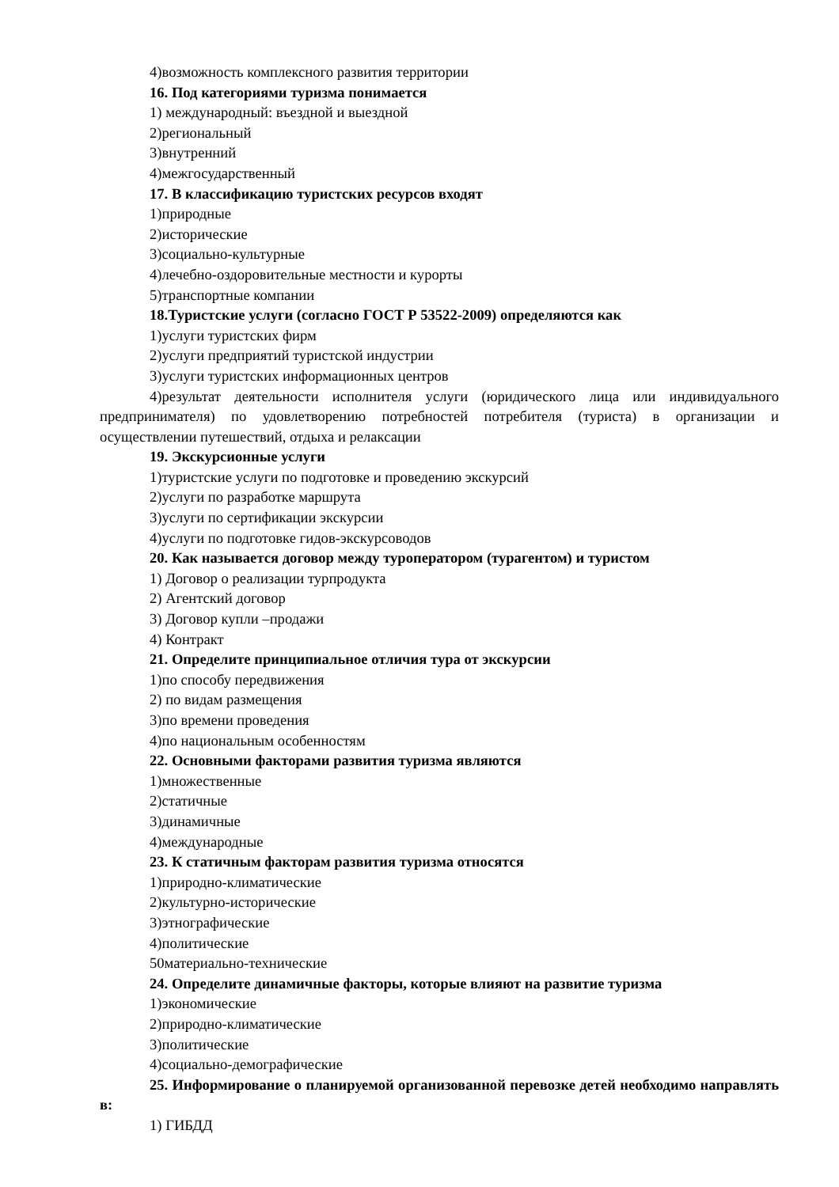4)возможность комплексного развития территории
16. Под категориями туризма понимается
1) международный: въездной и выездной
2)региональный
3)внутренний
4)межгосударственный
17. В классификацию туристских ресурсов входят
1)природные
2)исторические
3)социально-культурные
4)лечебно-оздоровительные местности и курорты
5)транспортные компании
18.Туристские услуги (согласно ГОСТ Р 53522-2009) определяются как
1)услуги туристских фирм
2)услуги предприятий туристской индустрии
3)услуги туристских информационных центров
4)результат деятельности исполнителя услуги (юридического лица или индивидуального предпринимателя) по удовлетворению потребностей потребителя (туриста) в организации и осуществлении путешествий, отдыха и релаксации
19. Экскурсионные услуги
1)туристские услуги по подготовке и проведению экскурсий
2)услуги по разработке маршрута
3)услуги по сертификации экскурсии
4)услуги по подготовке гидов-экскурсоводов
20. Как называется договор между туроператором (турагентом) и туристом
1) Договор о реализации турпродукта
2) Агентский договор
3) Договор купли –продажи
4) Контракт
21. Определите принципиальное отличия тура от экскурсии
1)по способу передвижения
2) по видам размещения
3)по времени проведения
4)по национальным особенностям
22. Основными факторами развития туризма являются
1)множественные
2)статичные
3)динамичные
4)международные
23. К статичным факторам развития туризма относятся
1)природно-климатические
2)культурно-исторические
3)этнографические
4)политические
50материально-технические
24. Определите динамичные факторы, которые влияют на развитие туризма
1)экономические
2)природно-климатические
3)политические
4)социально-демографические
25. Информирование о планируемой организованной перевозке детей необходимо направлять в:
1) ГИБДД